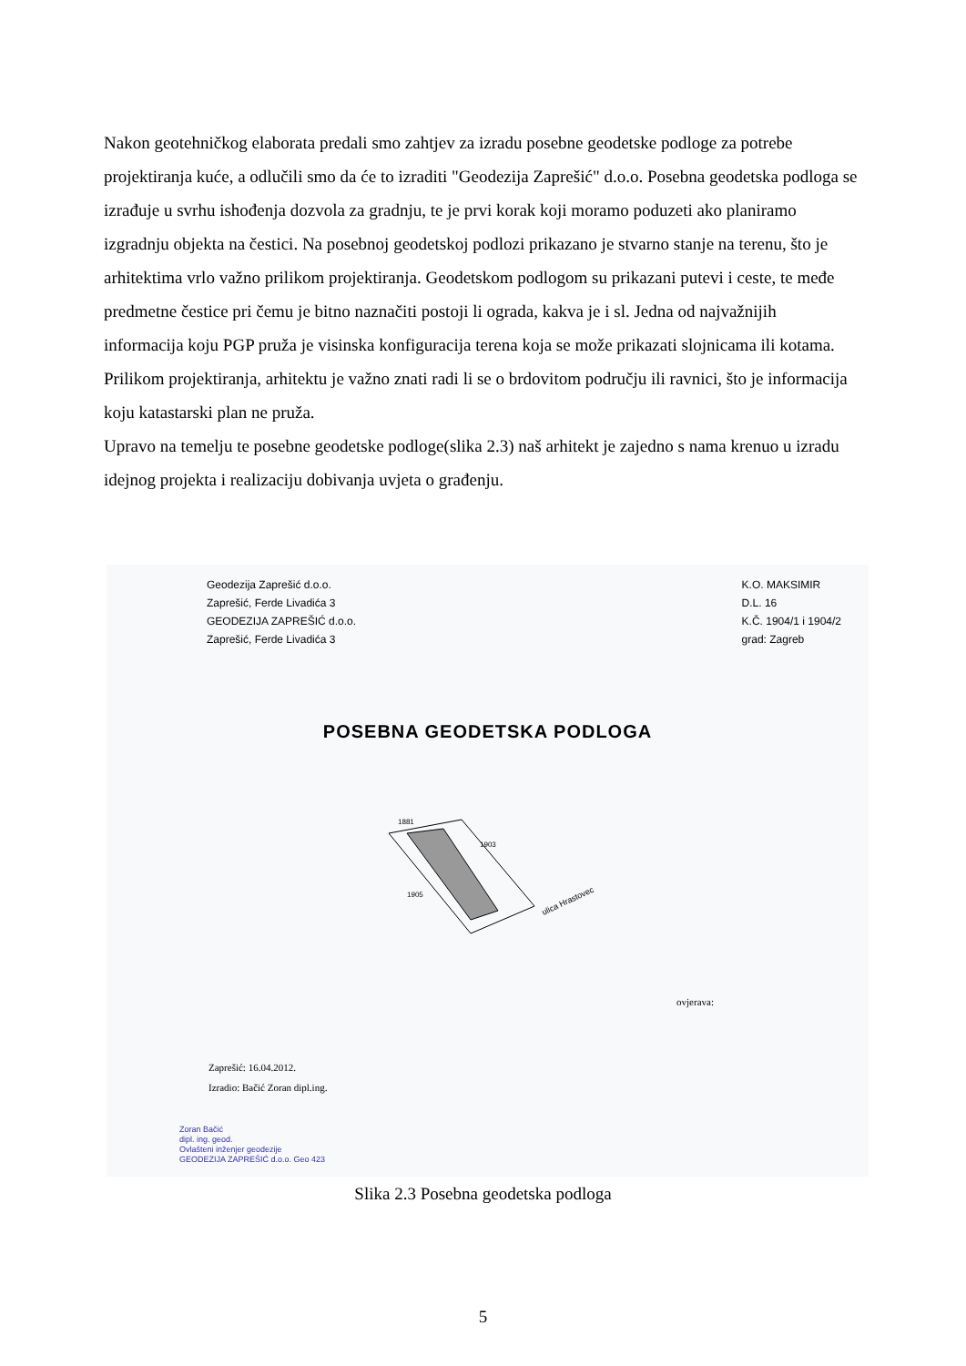Nakon geotehničkog elaborata predali smo zahtjev za izradu posebne geodetske podloge za potrebe projektiranja kuće, a odlučili smo da će to izraditi "Geodezija Zaprešić" d.o.o. Posebna geodetska podloga se izrađuje u svrhu ishođenja dozvola za gradnju, te je prvi korak koji moramo poduzeti ako planiramo izgradnju objekta na čestici. Na posebnoj geodetskoj podlozi prikazano je stvarno stanje na terenu, što je arhitektima vrlo važno prilikom projektiranja. Geodetskom podlogom su prikazani putevi i ceste, te međe predmetne čestice pri čemu je bitno naznačiti postoji li ograda, kakva je i sl. Jedna od najvažnijih informacija koju PGP pruža je visinska konfiguracija terena koja se može prikazati slojnicama ili kotama.
Prilikom projektiranja, arhitektu je važno znati radi li se o brdovitom području ili ravnici, što je informacija koju katastarski plan ne pruža.
Upravo na temelju te posebne geodetske podloge(slika 2.3) naš arhitekt je zajedno s nama krenuo u izradu idejnog projekta i realizaciju dobivanja uvjeta o građenju.
Geodezija Zaprešić d.o.o.
Zaprešić, Ferde Livadića 3
GEODEZIJA ZAPREŠIĆ d.o.o.
Zaprešić, Ferde Livadića 3
K.O. MAKSIMIR
D.L. 16
K.Č. 1904/1 i 1904/2
grad: Zagreb
POSEBNA GEODETSKA PODLOGA
1881
1903
1905
ulica Hrastovec
ovjerava:
Zaprešić: 16.04.2012.
Izradio: Bačić Zoran dipl.ing.
Zoran Bačić
dipl. ing. geod.
Ovlašteni inženjer geodezije
GEODEZIJA ZAPREŠIĆ d.o.o. Geo 423
Slika 2.3 Posebna geodetska podloga
5